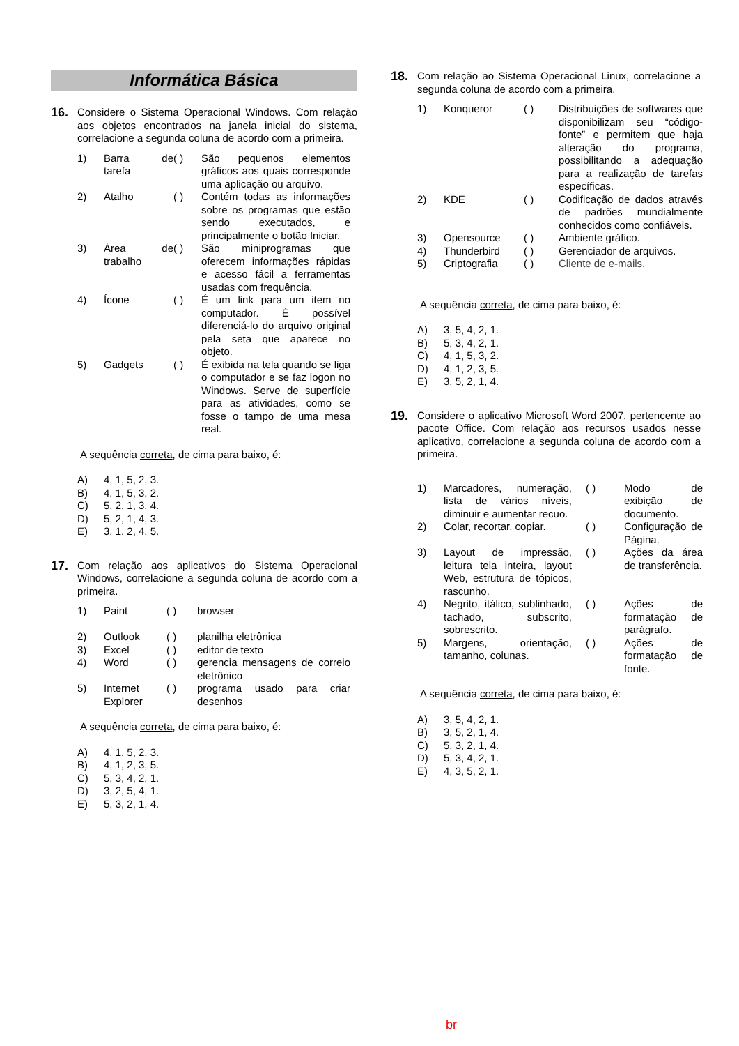Informática Básica
16.
Considere o Sistema Operacional Windows. Com relação aos objetos encontrados na janela inicial do sistema, correlacione a segunda coluna de acordo com a primeira.
| 1) | Barra de tarefa | ( ) | São pequenos elementos gráficos aos quais corresponde uma aplicação ou arquivo. |
| 2) | Atalho | ( ) | Contém todas as informações sobre os programas que estão sendo executados, e principalmente o botão Iniciar. |
| 3) | Área de trabalho | ( ) | São miniprogramas que oferecem informações rápidas e acesso fácil a ferramentas usadas com frequência. |
| 4) | Ícone | ( ) | É um link para um item no computador. É possível diferenciá-lo do arquivo original pela seta que aparece no objeto. |
| 5) | Gadgets | ( ) | É exibida na tela quando se liga o computador e se faz logon no Windows. Serve de superfície para as atividades, como se fosse o tampo de uma mesa real. |
A sequência correta, de cima para baixo, é:
A) 4, 1, 5, 2, 3.
B) 4, 1, 5, 3, 2.
C) 5, 2, 1, 3, 4.
D) 5, 2, 1, 4, 3.
E) 3, 1, 2, 4, 5.
17.
Com relação aos aplicativos do Sistema Operacional Windows, correlacione a segunda coluna de acordo com a primeira.
| 1) | Paint | ( ) | browser |
| 2) | Outlook | ( ) | planilha eletrônica |
| 3) | Excel | ( ) | editor de texto |
| 4) | Word | ( ) | gerencia mensagens de correio eletrônico |
| 5) | Internet Explorer | ( ) | programa usado para criar desenhos |
A sequência correta, de cima para baixo, é:
A) 4, 1, 5, 2, 3.
B) 4, 1, 2, 3, 5.
C) 5, 3, 4, 2, 1.
D) 3, 2, 5, 4, 1.
E) 5, 3, 2, 1, 4.
18.
Com relação ao Sistema Operacional Linux, correlacione a segunda coluna de acordo com a primeira.
| 1) | Konqueror | ( ) | Distribuições de softwares que disponibilizam seu “código-fonte” e permitem que haja alteração do programa, possibilitando a adequação para a realização de tarefas específicas. |
| 2) | KDE | ( ) | Codificação de dados através de padrões mundialmente conhecidos como confiáveis. |
| 3) | Opensource | ( ) | Ambiente gráfico. |
| 4) | Thunderbird | ( ) | Gerenciador de arquivos. |
| 5) | Criptografia | ( ) | Cliente de e-mails. |
A sequência correta, de cima para baixo, é:
A) 3, 5, 4, 2, 1.
B) 5, 3, 4, 2, 1.
C) 4, 1, 5, 3, 2.
D) 4, 1, 2, 3, 5.
E) 3, 5, 2, 1, 4.
19.
Considere o aplicativo Microsoft Word 2007, pertencente ao pacote Office. Com relação aos recursos usados nesse aplicativo, correlacione a segunda coluna de acordo com a primeira.
| 1) | Marcadores, numeração, lista de vários níveis, diminuir e aumentar recuo. | ( ) | Modo de exibição de documento. |
| 2) | Colar, recortar, copiar. | ( ) | Configuração de Página. |
| 3) | Layout de impressão, leitura tela inteira, layout Web, estrutura de tópicos, rascunho. | ( ) | Ações da área de transferência. |
| 4) | Negrito, itálico, sublinhado, tachado, subscrito, sobrescrito. | ( ) | Ações de formatação de parágrafo. |
| 5) | Margens, orientação, tamanho, colunas. | ( ) | Ações de formatação de fonte. |
A sequência correta, de cima para baixo, é:
A) 3, 5, 4, 2, 1.
B) 3, 5, 2, 1, 4.
C) 5, 3, 2, 1, 4.
D) 5, 3, 4, 2, 1.
E) 4, 3, 5, 2, 1.
br